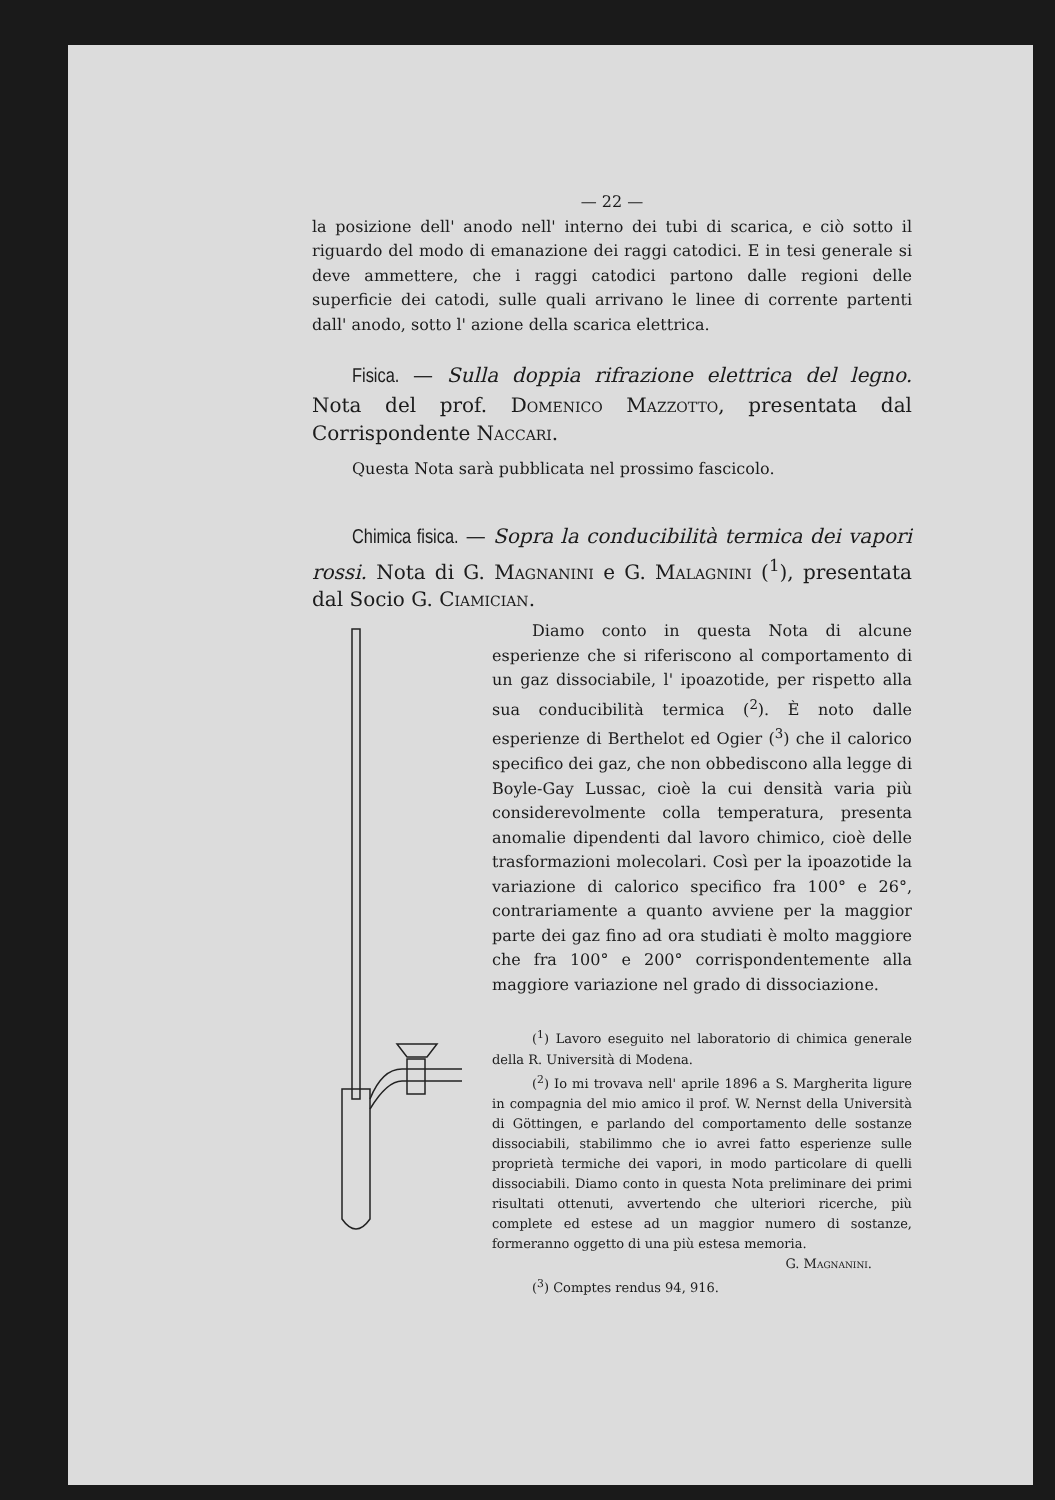— 22 —
la posizione dell' anodo nell' interno dei tubi di scarica, e ciò sotto il riguardo del modo di emanazione dei raggi catodici. E in tesi generale si deve ammettere, che i raggi catodici partono dalle regioni delle superficie dei catodi, sulle quali arrivano le linee di corrente partenti dall' anodo, sotto l' azione della scarica elettrica.
Fisica. — Sulla doppia rifrazione elettrica del legno. Nota del prof. Domenico Mazzotto, presentata dal Corrispondente Naccari.
Questa Nota sarà pubblicata nel prossimo fascicolo.
Chimica fisica. — Sopra la conducibilità termica dei vapori rossi. Nota di G. Magnanini e G. Malagnini (<sup>1</sup>), presentata dal Socio G. Ciamician.
Diamo conto in questa Nota di alcune esperienze che si riferiscono al comportamento di un gaz dissociabile, l' ipoazotide, per rispetto alla sua conducibilità termica (<sup>2</sup>). È noto dalle esperienze di Berthelot ed Ogier (<sup>3</sup>) che il calorico specifico dei gaz, che non obbediscono alla legge di Boyle-Gay Lussac, cioè la cui densità varia più considerevolmente colla temperatura, presenta anomalie dipendenti dal lavoro chimico, cioè delle trasformazioni molecolari. Così per la ipoazotide la variazione di calorico specifico fra 100° e 26°, contrariamente a quanto avviene per la maggior parte dei gaz fino ad ora studiati è molto maggiore che fra 100° e 200° corrispondentemente alla maggiore variazione nel grado di dissociazione.
(<sup>1</sup>) Lavoro eseguito nel laboratorio di chimica generale della R. Università di Modena.
(<sup>2</sup>) Io mi trovava nell' aprile 1896 a S. Margherita ligure in compagnia del mio amico il prof. W. Nernst della Università di Göttingen, e parlando del comportamento delle sostanze dissociabili, stabilimmo che io avrei fatto esperienze sulle proprietà termiche dei vapori, in modo particolare di quelli dissociabili. Diamo conto in questa Nota preliminare dei primi risultati ottenuti, avvertendo che ulteriori ricerche, più complete ed estese ad un maggior numero di sostanze, formeranno oggetto di una più estesa memoria.
G. Magnanini.
(<sup>3</sup>) Comptes rendus 94, 916.